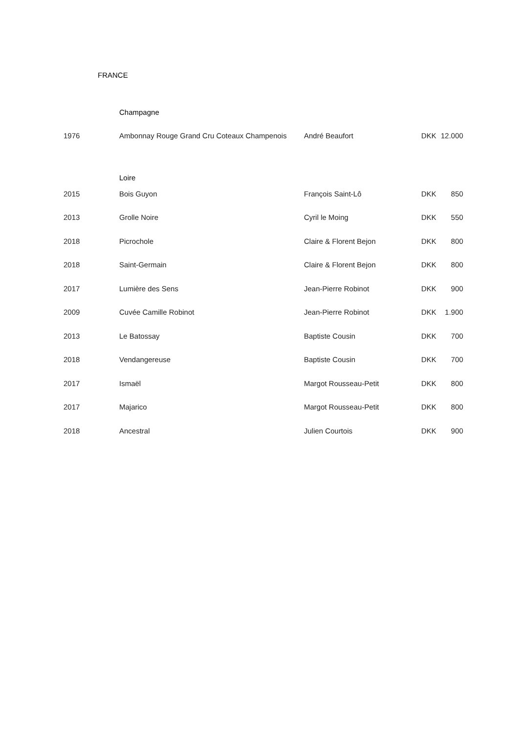FRANCE
| | Champagne | | | |
| 1976 | Ambonnay Rouge Grand Cru Coteaux Champenois | André Beaufort | DKK | 12.000 |
| | Loire | | | |
| 2015 | Bois Guyon | François Saint-Lô | DKK | 850 |
| 2013 | Grolle Noire | Cyril le Moing | DKK | 550 |
| 2018 | Picrochole | Claire & Florent Bejon | DKK | 800 |
| 2018 | Saint-Germain | Claire & Florent Bejon | DKK | 800 |
| 2017 | Lumière des Sens | Jean-Pierre Robinot | DKK | 900 |
| 2009 | Cuvée Camille Robinot | Jean-Pierre Robinot | DKK | 1.900 |
| 2013 | Le Batossay | Baptiste Cousin | DKK | 700 |
| 2018 | Vendangereuse | Baptiste Cousin | DKK | 700 |
| 2017 | Ismaël | Margot Rousseau-Petit | DKK | 800 |
| 2017 | Majarico | Margot Rousseau-Petit | DKK | 800 |
| 2018 | Ancestral | Julien Courtois | DKK | 900 |